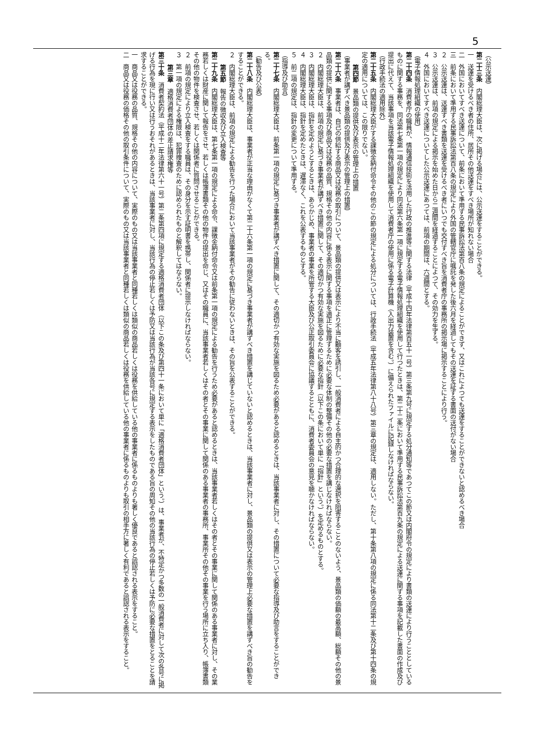5
（公示送達）
第二十三条　内閣総理大臣は、次に掲げる場合には、公示送達をすることができる。
一　送達を受けるべき者の住所、居所その他送達をすべき場所が知れない場合
二　外国においてすべき送達について、前条において準用する民事訴訟法第百八条の規定によることができず、又はこれによつても送達をすることができないと認めるべき場合
三　前条において準用する民事訴訟法第百八条の規定により外国の管轄官庁に嘱託を発した後六月を経過してもその送達を証する書面の送付がない場合
２　公示送達は、送達すべき書類を送達を受けるべき者にいつでも交付すべき旨を消費者庁の事務所の掲示場に掲示することにより行う。
３　公示送達は、前項の規定による掲示を始めた日から二週間を経過することによつて、その効力を生ずる。
４　外国においてすべき送達についてした公示送達にあつては、前項の期間は、六週間とする。
（電子情報処理組織の使用）
第二十四条　消費者庁の職員が、情報通信技術を活用した行政の推進等に関する法律（平成十四年法律第百五十一号）第三条第九号に規定する処分通知等であつてこの節又は内閣府令の規定により書類の送達により行うこととしているものに関する事務を、同法第七条第一項の規定により同法第六条第一項に規定する電子情報処理組織を使用して行つたときは、第二十二条において準用する民事訴訟法第百九条の規定による送達に関する事項を記載した書面の作成及び提出に代えて、当該事項を当該電子情報処理組織を使用して消費者庁の使用に係る電子計算機（入出力装置を含む。）に備えられたファイルに記録しなければならない。
（行政手続法の適用除外）
第二十五条　内閣総理大臣がする課徴金納付命令その他のこの節の規定による処分については、行政手続法（平成五年法律第八十八号）第三章の規定は、適用しない。ただし、第十条第八項の規定に係る同法第十二条及び第十四条の規定の適用については、この限りでない。
第四節　景品類の提供及び表示の管理上の措置
（事業者が講ずべき景品類の提供及び表示の管理上の措置）
第二十六条　事業者は、自己の供給する商品又は役務の取引について、景品類の提供又は表示により不当に顧客を誘引し、一般消費者による自主的かつ合理的な選択を阻害することのないよう、景品類の価額の最高額、総額その他の景品類の提供に関する事項及び商品又は役務の品質、規格その他の内容に係る表示に関する事項を適正に管理するために必要な体制の整備その他の必要な措置を講じなければならない。
２　内閣総理大臣は、前項の規定に基づき事業者が講ずべき措置に関して、その適切かつ有効な実施を図るために必要な指針（以下この条において単に「指針」という。）を定めるものとする。
３　内閣総理大臣は、指針を定めようとするときは、あらかじめ、事業者の事業を所管する大臣及び公正取引委員会に協議するとともに、消費者委員会の意見を聴かなければならない。
４　内閣総理大臣は、指針を定めたときは、遅滞なく、これを公表するものとする。
５　前二項の規定は、指針の変更について準用する。
（指導及び助言）
第二十七条　内閣総理大臣は、前条第一項の規定に基づき事業者が講ずべき措置に関して、その適切かつ有効な実施を図るため必要があると認めるときは、当該事業者に対し、その措置について必要な指導及び助言をすることができる。
（勧告及び公表）
第二十八条　内閣総理大臣は、事業者が正当な理由がなくて第二十六条第一項の規定に基づき事業者が講ずべき措置を講じていないと認めるときは、当該事業者に対し、景品類の提供又は表示の管理上必要な措置を講ずべき旨の勧告をすることができる。
２　内閣総理大臣は、前項の規定による勧告を行つた場合において当該事業者がその勧告に従わないときは、その旨を公表することができる。
第五節　報告の徴収及び立入検査等
第二十九条　内閣総理大臣は、第七条第一項の規定による命令、課徴金納付命令又は前条第一項の規定による勧告を行うため必要があると認めるときは、当該事業者若しくはその者とその事業に関して関係のある事業者に対し、その業務若しくは財産に関して報告をさせ、若しくは帳簿書類その他の物件の提出を命じ、又はその職員に、当該事業者若しくはその者とその事業に関して関係のある事業者の事務所、事業所その他その事業を行う場所に立ち入り、帳簿書類その他の物件を検査させ、若しくは関係者に質問させることができる。
２　前項の規定により立入検査をする職員は、その身分を示す証明書を携帯し、関係者に提示しなければならない。
３　第一項の規定による権限は、犯罪捜査のために認められたものと解釈してはならない。
第三章　適格消費者団体の差止請求権等
第三十条　消費者契約法（平成十二年法律第六十一号）第二条第四項に規定する適格消費者団体（以下この条及び第四十一条において単に「適格消費者団体」という。）は、事業者が、不特定かつ多数の一般消費者に対して次の各号に掲げる行為を現に行い又は行うおそれがあるときは、当該事業者に対し、当該行為の停止若しくは予防又は当該行為が当該各号に規定する表示をしたものである旨の周知その他の当該行為の停止若しくは予防に必要な措置をとることを請求することができる。
一　商品又は役務の品質、規格その他の内容について、実際のもの又は当該事業者と同種若しくは類似の商品若しくは役務を供給している他の事業者に係るものよりも著しく優良であると誤認される表示をすること。
二　商品又は役務の価格その他の取引条件について、実際のもの又は当該事業者と同種若しくは類似の商品若しくは役務を供給している他の事業者に係るものよりも取引の相手方に著しく有利であると誤認される表示をすること。